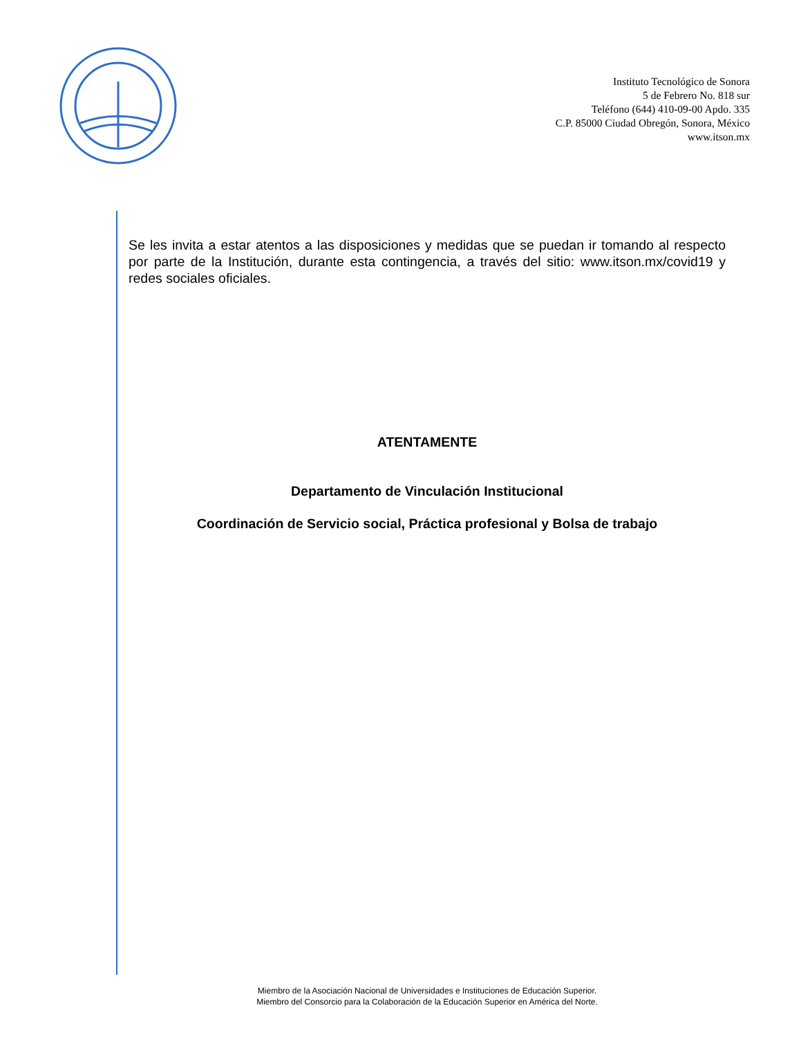Instituto Tecnológico de Sonora
5 de Febrero No. 818 sur
Teléfono (644) 410-09-00 Apdo. 335
C.P. 85000 Ciudad Obregón, Sonora, México
www.itson.mx
Se les invita a estar atentos a las disposiciones y medidas que se puedan ir tomando al respecto por parte de la Institución, durante esta contingencia, a través del sitio: www.itson.mx/covid19 y redes sociales oficiales.
ATENTAMENTE
Departamento de Vinculación Institucional
Coordinación de Servicio social, Práctica profesional y Bolsa de trabajo
Miembro de la Asociación Nacional de Universidades e Instituciones de Educación Superior.
Miembro del Consorcio para la Colaboración de la Educación Superior en América del Norte.